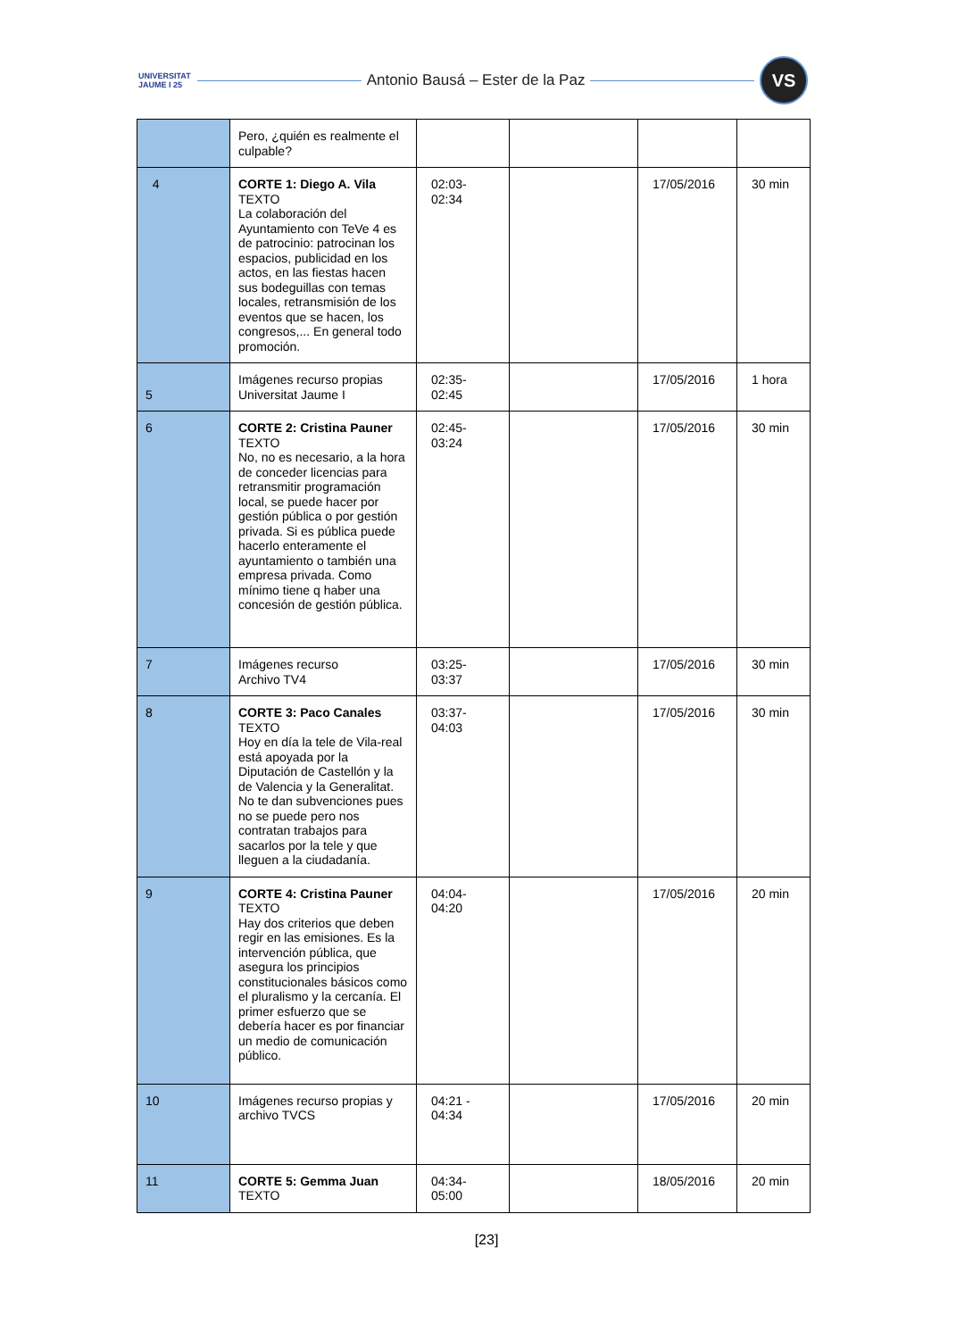UNIVERSITAT JAUME I 25
Antonio Bausá – Ester de la Paz
VS
| | Pero, ¿quién es realmente el culpable? | | | | |
| 4 | CORTE 1: Diego A. Vila TEXTO La colaboración del Ayuntamiento con TeVe 4 es de patrocinio: patrocinan los espacios, publicidad en los actos, en las fiestas hacen sus bodeguillas con temas locales, retransmisión de los eventos que se hacen, los congresos,... En general todo promoción. | 02:03- 02:34 | | 17/05/2016 | 30 min |
| 5 | Imágenes recurso propias Universitat Jaume I | 02:35- 02:45 | | 17/05/2016 | 1 hora |
| 6 | CORTE 2: Cristina Pauner TEXTO No, no es necesario, a la hora de conceder licencias para retransmitir programación local, se puede hacer por gestión pública o por gestión privada. Si es pública puede hacerlo enteramente el ayuntamiento o también una empresa privada. Como mínimo tiene q haber una concesión de gestión pública. | 02:45- 03:24 | | 17/05/2016 | 30 min |
| 7 | Imágenes recurso Archivo TV4 | 03:25- 03:37 | | 17/05/2016 | 30 min |
| 8 | CORTE 3: Paco Canales TEXTO Hoy en día la tele de Vila-real está apoyada por la Diputación de Castellón y la de Valencia y la Generalitat. No te dan subvenciones pues no se puede pero nos contratan trabajos para sacarlos por la tele y que lleguen a la ciudadanía. | 03:37- 04:03 | | 17/05/2016 | 30 min |
| 9 | CORTE 4: Cristina Pauner TEXTO Hay dos criterios que deben regir en las emisiones. Es la intervención pública, que asegura los principios constitucionales básicos como el pluralismo y la cercanía. El primer esfuerzo que se debería hacer es por financiar un medio de comunicación público. | 04:04- 04:20 | | 17/05/2016 | 20 min |
| 10 | Imágenes recurso propias y archivo TVCS | 04:21 - 04:34 | | 17/05/2016 | 20 min |
| 11 | CORTE 5: Gemma Juan TEXTO | 04:34- 05:00 | | 18/05/2016 | 20 min |
[23]